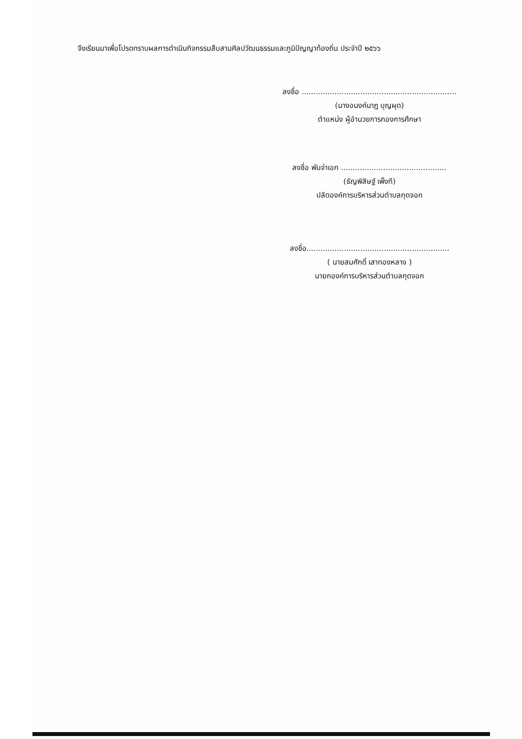จึงเรียนมาเพื่อโปรดทราบผลการดำเนินกิจกรรมสืบสานศิลปวัฒนธรรมและภูมิปัญญาท้องถิ่น ประจำปี ๒๕๖๖
ลงชื่อ ..................................................................
(นางอนงค์นาฏ บุญผุด)
ตำแหน่ง ผู้อำนวยการกองการศึกษา
ลงชื่อ พันจ่าเอก .............................................
(ธัญพิสิษฐ์ เพ็งที)
ปลัดองค์การบริหารส่วนตำบลกุดจอก
ลงชื่อ.............................................................
( นายสมศักดิ์ เสาทองหลาง )
นายกองค์การบริหารส่วนตำบลกุดจอก